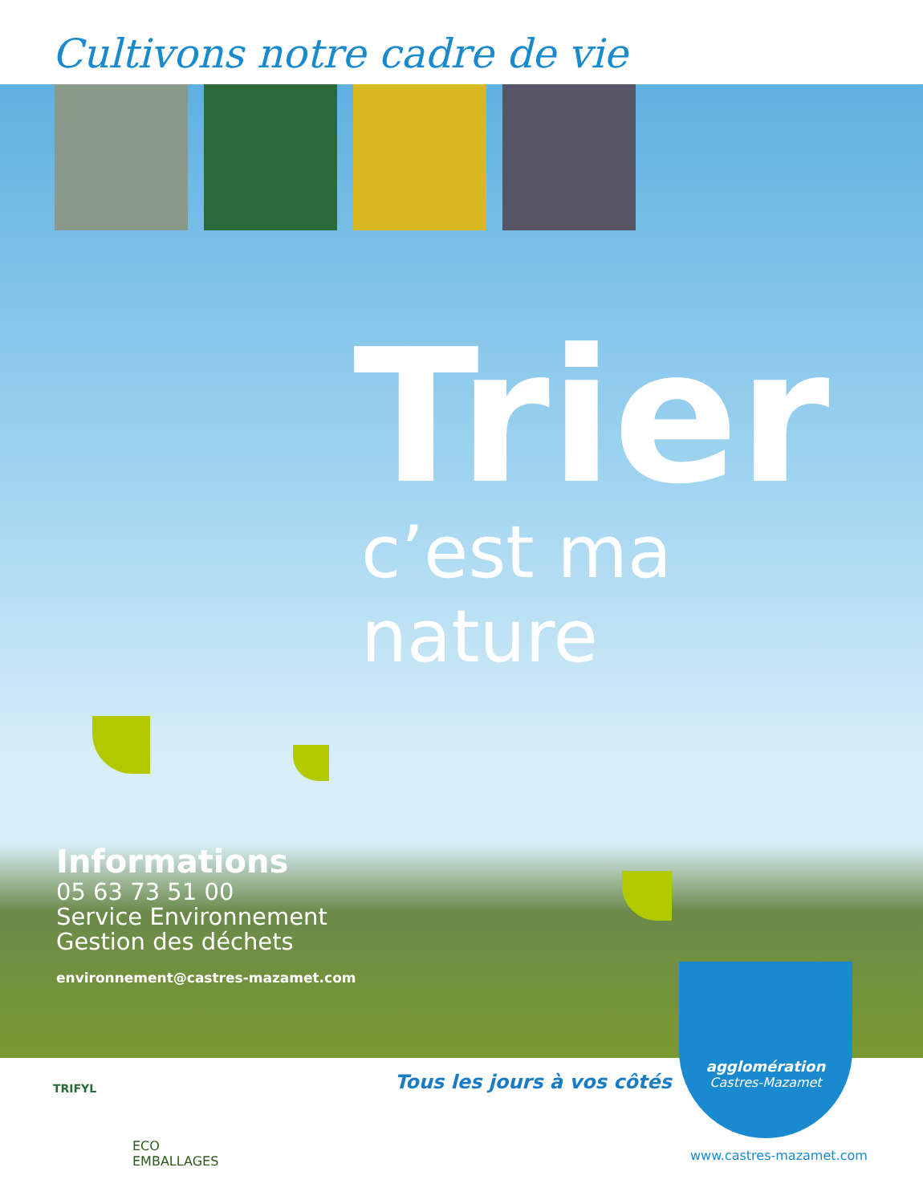Cultivons notre cadre de vie
Trier
c’est ma nature
Informations
05 63 73 51 00
Service Environnement
Gestion des déchets
environnement@castres-mazamet.com
TRIFYL Tous les jours à vos côtés
agglomération
Castres-Mazamet
www.castres-mazamet.com
ECO
EMBALLAGES